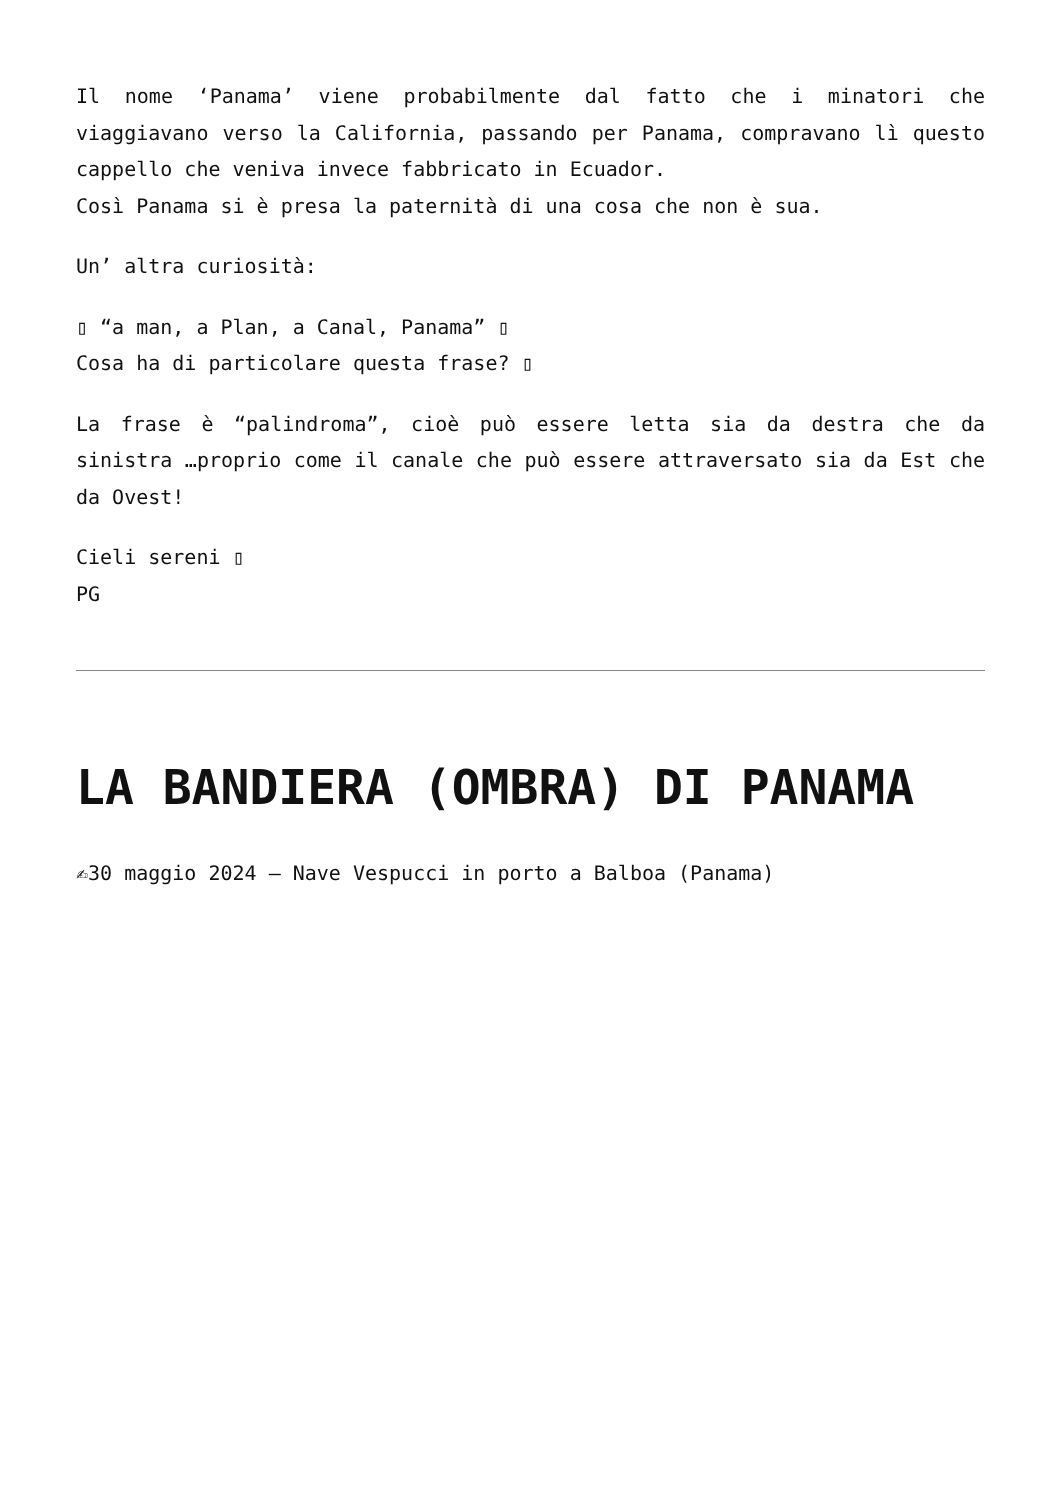Il nome ‘Panama’ viene probabilmente dal fatto che i minatori che viaggiavano verso la California, passando per Panama, compravano lì questo cappello che veniva invece fabbricato in Ecuador.
Così Panama si è presa la paternità di una cosa che non è sua.
Un’ altra curiosità:
▯ “a man, a Plan, a Canal, Panama” ▯
Cosa ha di particolare questa frase? ▯
La frase è “palindroma”, cioè può essere letta sia da destra che da sinistra …proprio come il canale che può essere attraversato sia da Est che da Ovest!
Cieli sereni ▯
PG
LA BANDIERA (OMBRA) DI PANAMA
✍30 maggio 2024 – Nave Vespucci in porto a Balboa (Panama)